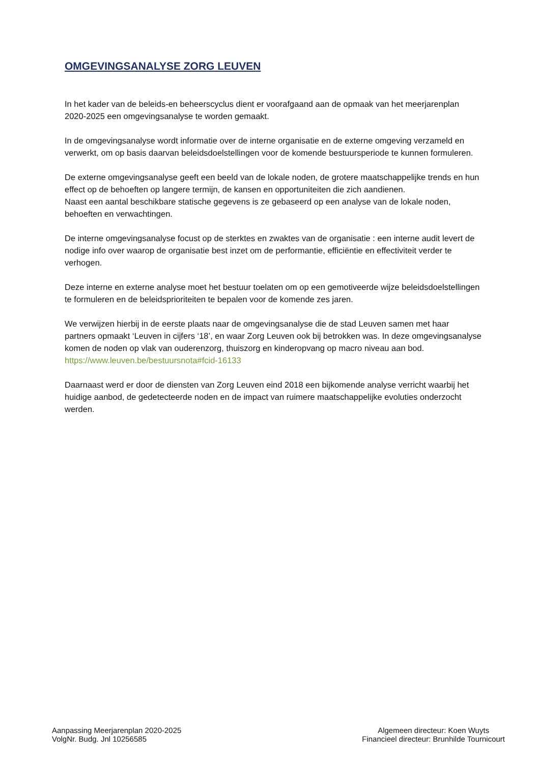OMGEVINGSANALYSE ZORG LEUVEN
In het kader van de beleids-en beheerscyclus dient er voorafgaand aan de opmaak van het meerjarenplan 2020-2025 een omgevingsanalyse te worden gemaakt.
In de omgevingsanalyse wordt informatie over de interne organisatie en de externe omgeving verzameld en verwerkt, om op basis daarvan beleidsdoelstellingen voor de komende bestuursperiode te kunnen formuleren.
De externe omgevingsanalyse geeft een beeld van de lokale noden, de grotere maatschappelijke trends en hun effect op de behoeften op langere termijn, de kansen en opportuniteiten die zich aandienen.
Naast een aantal beschikbare statische gegevens is ze gebaseerd op een analyse van de lokale noden, behoeften en verwachtingen.
De interne omgevingsanalyse focust op de sterktes en zwaktes van de organisatie : een interne audit levert de nodige info over waarop de organisatie best inzet om de performantie, efficiëntie en effectiviteit verder te verhogen.
Deze interne en externe analyse moet het bestuur toelaten om op een gemotiveerde wijze beleidsdoelstellingen te formuleren en de beleidsprioriteiten te bepalen voor de komende zes jaren.
We verwijzen hierbij in de eerste plaats naar de omgevingsanalyse die de stad Leuven samen met haar partners opmaakt ‘Leuven in cijfers ‘18’, en waar Zorg Leuven ook bij betrokken was. In deze omgevingsanalyse komen de noden op vlak van ouderenzorg, thuiszorg en kinderopvang op macro niveau aan bod.
https://www.leuven.be/bestuursnota#fcid-16133
Daarnaast werd er door de diensten van Zorg Leuven eind 2018 een bijkomende analyse verricht waarbij het huidige aanbod, de gedetecteerde noden en de impact van ruimere maatschappelijke evoluties onderzocht werden.
Aanpassing Meerjarenplan 2020-2025
VolgNr. Budg. Jnl 10256585
Algemeen directeur: Koen Wuyts
Financieel directeur: Brunhilde Tournicourt